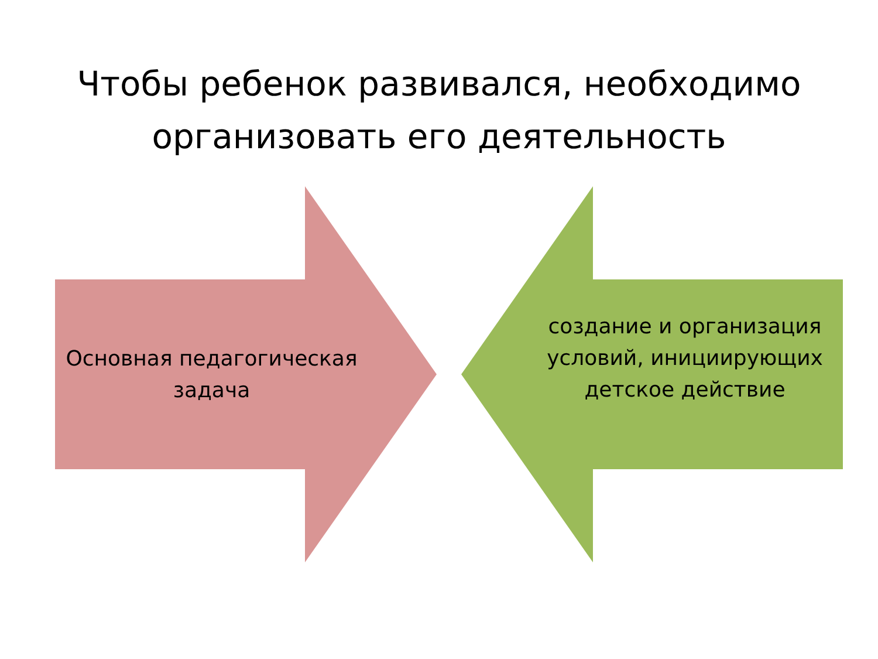Чтобы ребенок развивался, необходимо организовать его деятельность
Основная педагогическая задача
создание и организация условий, инициирующих детское действие